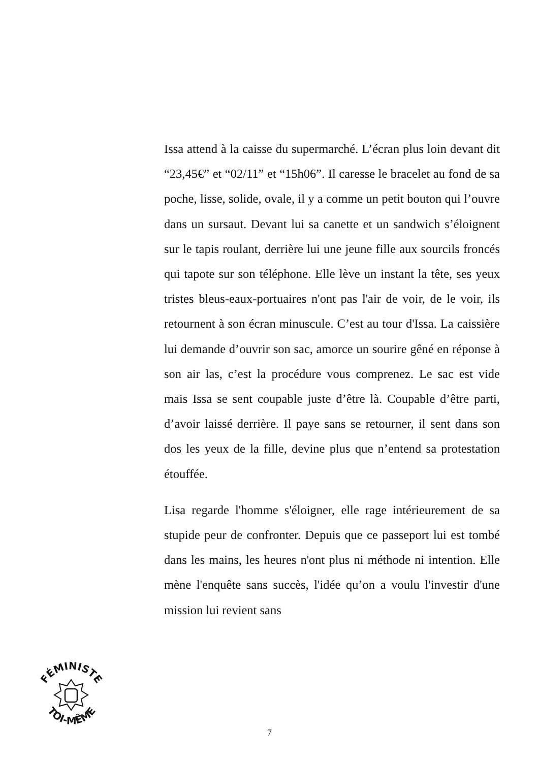Issa attend à la caisse du supermarché. L’écran plus loin devant dit “23,45€” et “02/11” et “15h06”. Il caresse le bracelet au fond de sa poche, lisse, solide, ovale, il y a comme un petit bouton qui l’ouvre dans un sursaut. Devant lui sa canette et un sandwich s’éloignent sur le tapis roulant, derrière lui une jeune fille aux sourcils froncés qui tapote sur son téléphone. Elle lève un instant la tête, ses yeux tristes bleus-eaux-portuaires n'ont pas l'air de voir, de le voir, ils retournent à son écran minuscule. C’est au tour d'Issa. La caissière lui demande d’ouvrir son sac, amorce un sourire gêné en réponse à son air las, c’est la procédure vous comprenez. Le sac est vide mais Issa se sent coupable juste d’être là. Coupable d’être parti, d’avoir laissé derrière. Il paye sans se retourner, il sent dans son dos les yeux de la fille, devine plus que n’entend sa protestation étouffée.
Lisa regarde l'homme s'éloigner, elle rage intérieurement de sa stupide peur de confronter. Depuis que ce passeport lui est tombé dans les mains, les heures n'ont plus ni méthode ni intention. Elle mène l'enquête sans succès, l'idée qu’on a voulu l'investir d'une mission lui revient sans
FÉMINISTE
TOI-MÊME
7